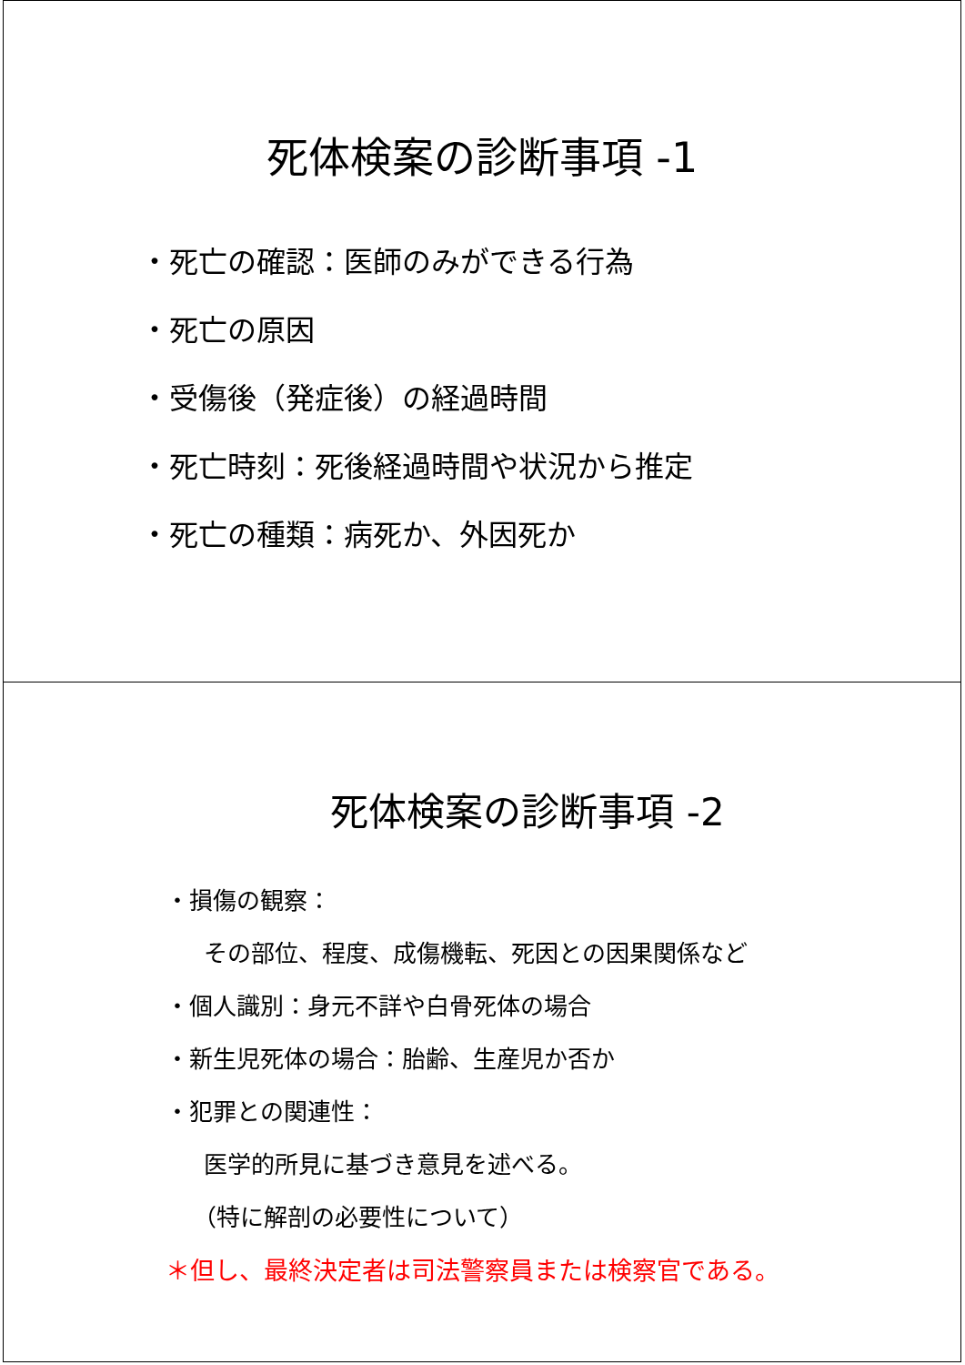死体検案の診断事項 -1
・死亡の確認：医師のみができる行為
・死亡の原因
・受傷後（発症後）の経過時間
・死亡時刻：死後経過時間や状況から推定
・死亡の種類：病死か、外因死か
死体検案の診断事項 -2
・損傷の観察：
その部位、程度、成傷機転、死因との因果関係など
・個人識別：身元不詳や白骨死体の場合
・新生児死体の場合：胎齢、生産児か否か
・犯罪との関連性：
医学的所見に基づき意見を述べる。
（特に解剖の必要性について）
＊但し、最終決定者は司法警察員または検察官である。